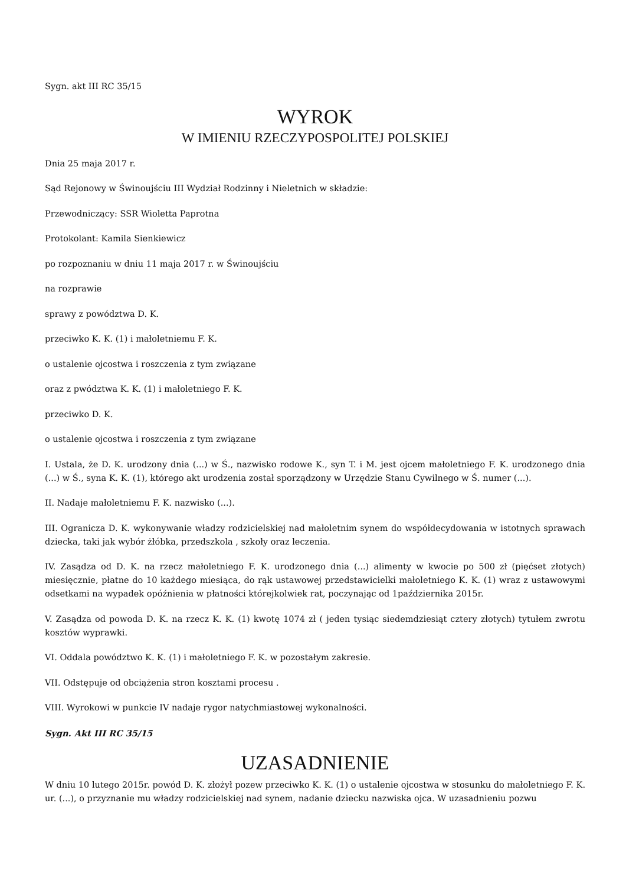Sygn. akt III RC 35/15
WYROK
W IMIENIU RZECZYPOSPOLITEJ POLSKIEJ
Dnia 25 maja 2017 r.
Sąd Rejonowy w Świnoujściu III Wydział Rodzinny i Nieletnich w składzie:
Przewodniczący: SSR Wioletta Paprotna
Protokolant: Kamila Sienkiewicz
po rozpoznaniu w dniu 11 maja 2017 r. w Świnoujściu
na rozprawie
sprawy z powództwa D. K.
przeciwko K. K. (1) i małoletniemu F. K.
o ustalenie ojcostwa i roszczenia z tym związane
oraz z pwództwa K. K. (1) i małoletniego F. K.
przeciwko D. K.
o ustalenie ojcostwa i roszczenia z tym związane
I. Ustala, że D. K. urodzony dnia (...) w Ś., nazwisko rodowe K., syn T. i M. jest ojcem małoletniego F. K. urodzonego dnia (...) w Ś., syna K. K. (1), którego akt urodzenia został sporządzony w Urzędzie Stanu Cywilnego w Ś. numer (...).
II. Nadaje małoletniemu F. K. nazwisko (...).
III. Ogranicza D. K. wykonywanie władzy rodzicielskiej nad małoletnim synem do współdecydowania w istotnych sprawach dziecka, taki jak wybór żłóbka, przedszkola , szkoły oraz leczenia.
IV. Zasądza od D. K. na rzecz małoletniego F. K. urodzonego dnia (...) alimenty w kwocie po 500 zł (pięćset złotych) miesięcznie, płatne do 10 każdego miesiąca, do rąk ustawowej przedstawicielki małoletniego K. K. (1) wraz z ustawowymi odsetkami na wypadek opóźnienia w płatności którejkolwiek rat, poczynając od 1października 2015r.
V. Zasądza od powoda D. K. na rzecz K. K. (1) kwotę 1074 zł ( jeden tysiąc siedemdziesiąt cztery złotych) tytułem zwrotu kosztów wyprawki.
VI. Oddala powództwo K. K. (1) i małoletniego F. K. w pozostałym zakresie.
VII. Odstępuje od obciążenia stron kosztami procesu .
VIII. Wyrokowi w punkcie IV nadaje rygor natychmiastowej wykonalności.
Sygn. Akt III RC 35/15
UZASADNIENIE
W dniu 10 lutego 2015r. powód D. K. złożył pozew przeciwko K. K. (1) o ustalenie ojcostwa w stosunku do małoletniego F. K. ur. (...), o przyznanie mu władzy rodzicielskiej nad synem, nadanie dziecku nazwiska ojca. W uzasadnieniu pozwu